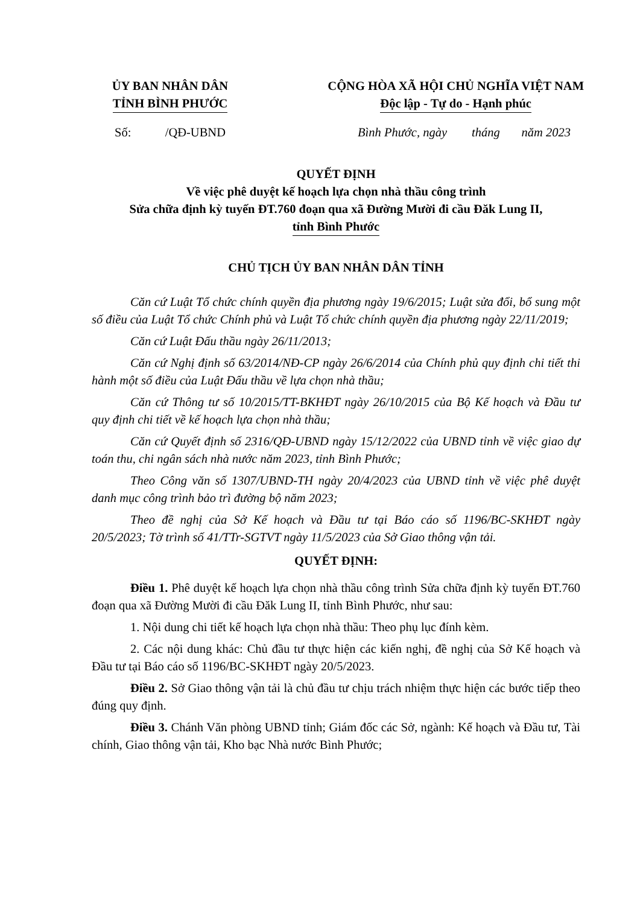ỦY BAN NHÂN DÂN
TỈNH BÌNH PHƯỚC
CỘNG HÒA XÃ HỘI CHỦ NGHĨA VIỆT NAM
Độc lập - Tự do - Hạnh phúc
Số: /QĐ-UBND
Bình Phước, ngày tháng năm 2023
QUYẾT ĐỊNH
Về việc phê duyệt kế hoạch lựa chọn nhà thầu công trình
Sửa chữa định kỳ tuyến ĐT.760 đoạn qua xã Đường Mười đi cầu Đăk Lung II,
tỉnh Bình Phước
CHỦ TỊCH ỦY BAN NHÂN DÂN TỈNH
Căn cứ Luật Tổ chức chính quyền địa phương ngày 19/6/2015; Luật sửa đổi, bổ sung một số điều của Luật Tổ chức Chính phủ và Luật Tổ chức chính quyền địa phương ngày 22/11/2019;
Căn cứ Luật Đấu thầu ngày 26/11/2013;
Căn cứ Nghị định số 63/2014/NĐ-CP ngày 26/6/2014 của Chính phủ quy định chi tiết thi hành một số điều của Luật Đấu thầu về lựa chọn nhà thầu;
Căn cứ Thông tư số 10/2015/TT-BKHĐT ngày 26/10/2015 của Bộ Kế hoạch và Đầu tư quy định chi tiết về kế hoạch lựa chọn nhà thầu;
Căn cứ Quyết định số 2316/QĐ-UBND ngày 15/12/2022 của UBND tỉnh về việc giao dự toán thu, chi ngân sách nhà nước năm 2023, tỉnh Bình Phước;
Theo Công văn số 1307/UBND-TH ngày 20/4/2023 của UBND tỉnh về việc phê duyệt danh mục công trình bảo trì đường bộ năm 2023;
Theo đề nghị của Sở Kế hoạch và Đầu tư tại Báo cáo số 1196/BC-SKHĐT ngày 20/5/2023; Tờ trình số 41/TTr-SGTVT ngày 11/5/2023 của Sở Giao thông vận tải.
QUYẾT ĐỊNH:
Điều 1. Phê duyệt kế hoạch lựa chọn nhà thầu công trình Sửa chữa định kỳ tuyến ĐT.760 đoạn qua xã Đường Mười đi cầu Đăk Lung II, tỉnh Bình Phước, như sau:
1. Nội dung chi tiết kế hoạch lựa chọn nhà thầu: Theo phụ lục đính kèm.
2. Các nội dung khác: Chủ đầu tư thực hiện các kiến nghị, đề nghị của Sở Kế hoạch và Đầu tư tại Báo cáo số 1196/BC-SKHĐT ngày 20/5/2023.
Điều 2. Sở Giao thông vận tải là chủ đầu tư chịu trách nhiệm thực hiện các bước tiếp theo đúng quy định.
Điều 3. Chánh Văn phòng UBND tỉnh; Giám đốc các Sở, ngành: Kế hoạch và Đầu tư, Tài chính, Giao thông vận tải, Kho bạc Nhà nước Bình Phước;